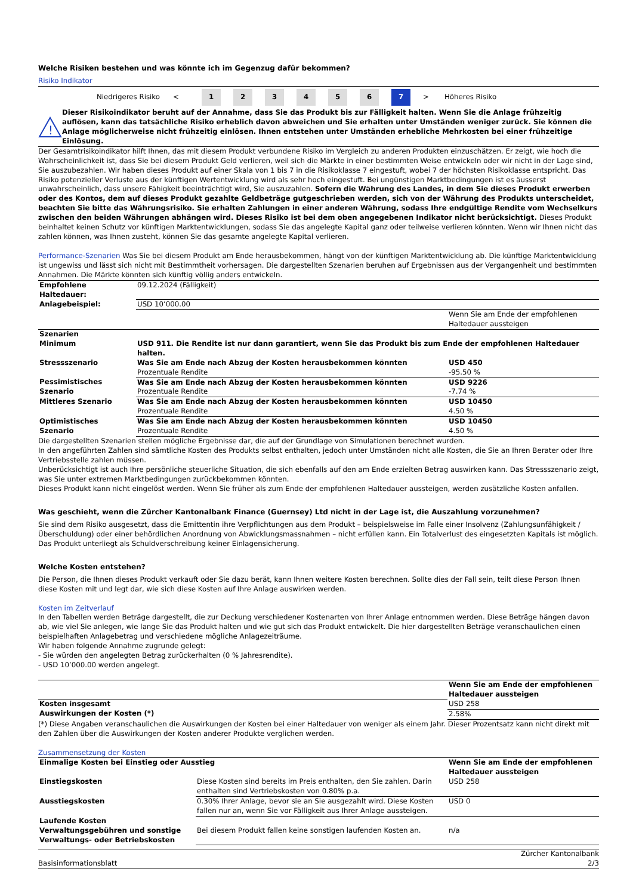Welche Risiken bestehen und was könnte ich im Gegenzug dafür bekommen?
Risiko Indikator
Niedrigeres Risiko <
1 2 3 4 5 6 7
> Höheres Risiko
!
Dieser Risikoindikator beruht auf der Annahme, dass Sie das Produkt bis zur Fälligkeit halten. Wenn Sie die Anlage frühzeitig auflösen, kann das tatsächliche Risiko erheblich davon abweichen und Sie erhalten unter Umständen weniger zurück. Sie können die Anlage möglicherweise nicht frühzeitig einlösen. Ihnen entstehen unter Umständen erhebliche Mehrkosten bei einer frühzeitige Einlösung.
Der Gesamtrisikoindikator hilft Ihnen, das mit diesem Produkt verbundene Risiko im Vergleich zu anderen Produkten einzuschätzen. Er zeigt, wie hoch die Wahrscheinlichkeit ist, dass Sie bei diesem Produkt Geld verlieren, weil sich die Märkte in einer bestimmten Weise entwickeln oder wir nicht in der Lage sind, Sie auszubezahlen. Wir haben dieses Produkt auf einer Skala von 1 bis 7 in die Risikoklasse 7 eingestuft, wobei 7 der höchsten Risikoklasse entspricht. Das Risiko potenzieller Verluste aus der künftigen Wertentwicklung wird als sehr hoch eingestuft. Bei ungünstigen Marktbedingungen ist es äusserst unwahrscheinlich, dass unsere Fähigkeit beeinträchtigt wird, Sie auszuzahlen. Sofern die Währung des Landes, in dem Sie dieses Produkt erwerben oder des Kontos, dem auf dieses Produkt gezahlte Geldbeträge gutgeschrieben werden, sich von der Währung des Produkts unterscheidet, beachten Sie bitte das Währungsrisiko. Sie erhalten Zahlungen in einer anderen Währung, sodass Ihre endgültige Rendite vom Wechselkurs zwischen den beiden Währungen abhängen wird. Dieses Risiko ist bei dem oben angegebenen Indikator nicht berücksichtigt. Dieses Produkt beinhaltet keinen Schutz vor künftigen Marktentwicklungen, sodass Sie das angelegte Kapital ganz oder teilweise verlieren könnten. Wenn wir Ihnen nicht das zahlen können, was Ihnen zusteht, können Sie das gesamte angelegte Kapital verlieren.
Performance-Szenarien Was Sie bei diesem Produkt am Ende herausbekommen, hängt von der künftigen Marktentwicklung ab. Die künftige Marktentwicklung ist ungewiss und lässt sich nicht mit Bestimmtheit vorhersagen. Die dargestellten Szenarien beruhen auf Ergebnissen aus der Vergangenheit und bestimmten Annahmen. Die Märkte könnten sich künftig völlig anders entwickeln.
| Empfohlene Haltedauer: | 09.12.2024 (Fälligkeit) | |
| Anlagebeispiel: | USD 10’000.00 | |
| | | Wenn Sie am Ende der empfohlenen Haltedauer aussteigen |
| Szenarien | | |
| Minimum | USD 911. Die Rendite ist nur dann garantiert, wenn Sie das Produkt bis zum Ende der empfohlenen Haltedauer halten. | |
| Stressszenario | Was Sie am Ende nach Abzug der Kosten herausbekommen könnten Prozentuale Rendite | USD 450 -95.50 % |
| Pessimistisches Szenario | Was Sie am Ende nach Abzug der Kosten herausbekommen könnten Prozentuale Rendite | USD 9226 -7.74 % |
| Mittleres Szenario | Was Sie am Ende nach Abzug der Kosten herausbekommen könnten Prozentuale Rendite | USD 10450 4.50 % |
| Optimistisches Szenario | Was Sie am Ende nach Abzug der Kosten herausbekommen könnten Prozentuale Rendite | USD 10450 4.50 % |
Die dargestellten Szenarien stellen mögliche Ergebnisse dar, die auf der Grundlage von Simulationen berechnet wurden.
In den angeführten Zahlen sind sämtliche Kosten des Produkts selbst enthalten, jedoch unter Umständen nicht alle Kosten, die Sie an Ihren Berater oder Ihre Vertriebsstelle zahlen müssen.
Unberücksichtigt ist auch Ihre persönliche steuerliche Situation, die sich ebenfalls auf den am Ende erzielten Betrag auswirken kann. Das Stressszenario zeigt, was Sie unter extremen Marktbedingungen zurückbekommen könnten.
Dieses Produkt kann nicht eingelöst werden. Wenn Sie früher als zum Ende der empfohlenen Haltedauer aussteigen, werden zusätzliche Kosten anfallen.
Was geschieht, wenn die Zürcher Kantonalbank Finance (Guernsey) Ltd nicht in der Lage ist, die Auszahlung vorzunehmen?
Sie sind dem Risiko ausgesetzt, dass die Emittentin ihre Verpflichtungen aus dem Produkt – beispielsweise im Falle einer Insolvenz (Zahlungsunfähigkeit / Überschuldung) oder einer behördlichen Anordnung von Abwicklungsmassnahmen – nicht erfüllen kann. Ein Totalverlust des eingesetzten Kapitals ist möglich. Das Produkt unterliegt als Schuldverschreibung keiner Einlagensicherung.
Welche Kosten entstehen?
Die Person, die Ihnen dieses Produkt verkauft oder Sie dazu berät, kann Ihnen weitere Kosten berechnen. Sollte dies der Fall sein, teilt diese Person Ihnen diese Kosten mit und legt dar, wie sich diese Kosten auf Ihre Anlage auswirken werden.
Kosten im Zeitverlauf
In den Tabellen werden Beträge dargestellt, die zur Deckung verschiedener Kostenarten von Ihrer Anlage entnommen werden. Diese Beträge hängen davon ab, wie viel Sie anlegen, wie lange Sie das Produkt halten und wie gut sich das Produkt entwickelt. Die hier dargestellten Beträge veranschaulichen einen beispielhaften Anlagebetrag und verschiedene mögliche Anlagezeiträume.
Wir haben folgende Annahme zugrunde gelegt:
- Sie würden den angelegten Betrag zurückerhalten (0 % Jahresrendite).
- USD 10’000.00 werden angelegt.
| | Wenn Sie am Ende der empfohlenen Haltedauer aussteigen |
| Kosten insgesamt | USD 258 |
| Auswirkungen der Kosten (*) | 2.58% |
(*) Diese Angaben veranschaulichen die Auswirkungen der Kosten bei einer Haltedauer von weniger als einem Jahr. Dieser Prozentsatz kann nicht direkt mit den Zahlen über die Auswirkungen der Kosten anderer Produkte verglichen werden.
Zusammensetzung der Kosten
| Einmalige Kosten bei Einstieg oder Ausstieg | | Wenn Sie am Ende der empfohlenen Haltedauer aussteigen |
| --- | --- | --- |
| Einstiegskosten | Diese Kosten sind bereits im Preis enthalten, den Sie zahlen. Darin enthalten sind Vertriebskosten von 0.80% p.a. | USD 258 |
| Ausstiegskosten | 0.30% Ihrer Anlage, bevor sie an Sie ausgezahlt wird. Diese Kosten fallen nur an, wenn Sie vor Fälligkeit aus Ihrer Anlage aussteigen. | USD 0 |
| Laufende Kosten | | |
| Verwaltungsgebühren und sonstige Verwaltungs- oder Betriebskosten | Bei diesem Produkt fallen keine sonstigen laufenden Kosten an. | n/a |
Basisinformationsblatt Zürcher Kantonalbank
2/3